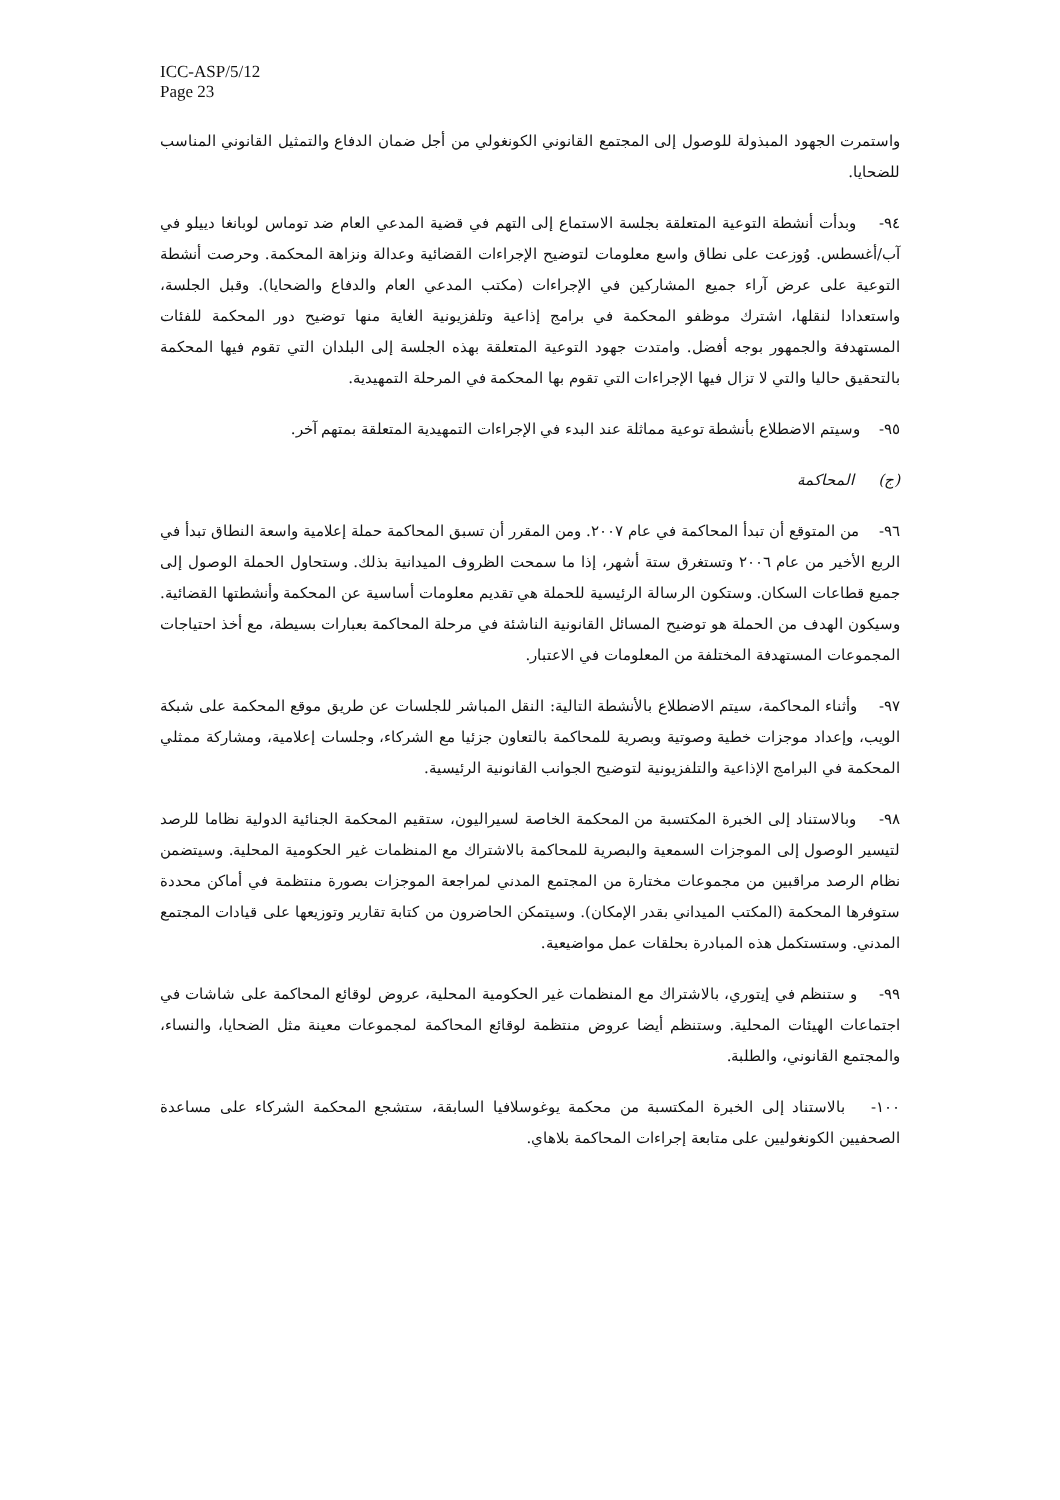ICC-ASP/5/12
Page 23
واستمرت الجهود المبذولة للوصول إلى المجتمع القانوني الكونغولي من أجل ضمان الدفاع والتمثيل القانوني المناسب للضحايا.
٩٤- وبدأت أنشطة التوعية المتعلقة بجلسة الاستماع إلى التهم في قضية المدعي العام ضد توماس لوبانغا دييلو في آب/أغسطس. وُوزعت على نطاق واسع معلومات لتوضيح الإجراءات القضائية وعدالة ونزاهة المحكمة. وحرصت أنشطة التوعية على عرض آراء جميع المشاركين في الإجراءات (مكتب المدعي العام والدفاع والضحايا). وقبل الجلسة، واستعدادا لنقلها، اشترك موظفو المحكمة في برامج إذاعية وتلفزيونية الغاية منها توضيح دور المحكمة للفئات المستهدفة والجمهور بوجه أفضل. وامتدت جهود التوعية المتعلقة بهذه الجلسة إلى البلدان التي تقوم فيها المحكمة بالتحقيق حاليا والتي لا تزال فيها الإجراءات التي تقوم بها المحكمة في المرحلة التمهيدية.
٩٥- وسيتم الاضطلاع بأنشطة توعية مماثلة عند البدء في الإجراءات التمهيدية المتعلقة بمتهم آخر.
(ج) المحاكمة
٩٦- من المتوقع أن تبدأ المحاكمة في عام ٢٠٠٧. ومن المقرر أن تسبق المحاكمة حملة إعلامية واسعة النطاق تبدأ في الربع الأخير من عام ٢٠٠٦ وتستغرق ستة أشهر، إذا ما سمحت الظروف الميدانية بذلك. وستحاول الحملة الوصول إلى جميع قطاعات السكان. وستكون الرسالة الرئيسية للحملة هي تقديم معلومات أساسية عن المحكمة وأنشطتها القضائية. وسيكون الهدف من الحملة هو توضيح المسائل القانونية الناشئة في مرحلة المحاكمة بعبارات بسيطة، مع أخذ احتياجات المجموعات المستهدفة المختلفة من المعلومات في الاعتبار.
٩٧- وأثناء المحاكمة، سيتم الاضطلاع بالأنشطة التالية: النقل المباشر للجلسات عن طريق موقع المحكمة على شبكة الويب، وإعداد موجزات خطية وصوتية وبصرية للمحاكمة بالتعاون جزئيا مع الشركاء، وجلسات إعلامية، ومشاركة ممثلي المحكمة في البرامج الإذاعية والتلفزيونية لتوضيح الجوانب القانونية الرئيسية.
٩٨- وبالاستناد إلى الخبرة المكتسبة من المحكمة الخاصة لسيراليون، ستقيم المحكمة الجنائية الدولية نظاما للرصد لتيسير الوصول إلى الموجزات السمعية والبصرية للمحاكمة بالاشتراك مع المنظمات غير الحكومية المحلية. وسيتضمن نظام الرصد مراقبين من مجموعات مختارة من المجتمع المدني لمراجعة الموجزات بصورة منتظمة في أماكن محددة ستوفرها المحكمة (المكتب الميداني بقدر الإمكان). وسيتمكن الحاضرون من كتابة تقارير وتوزيعها على قيادات المجتمع المدني. وستستكمل هذه المبادرة بحلقات عمل مواضيعية.
٩٩- و ستنظم في إيتوري، بالاشتراك مع المنظمات غير الحكومية المحلية، عروض لوقائع المحاكمة على شاشات في اجتماعات الهيئات المحلية. وستنظم أيضا عروض منتظمة لوقائع المحاكمة لمجموعات معينة مثل الضحايا، والنساء، والمجتمع القانوني، والطلبة.
١٠٠- بالاستناد إلى الخبرة المكتسبة من محكمة يوغوسلافيا السابقة، ستشجع المحكمة الشركاء على مساعدة الصحفيين الكونغوليين على متابعة إجراءات المحاكمة بلاهاي.